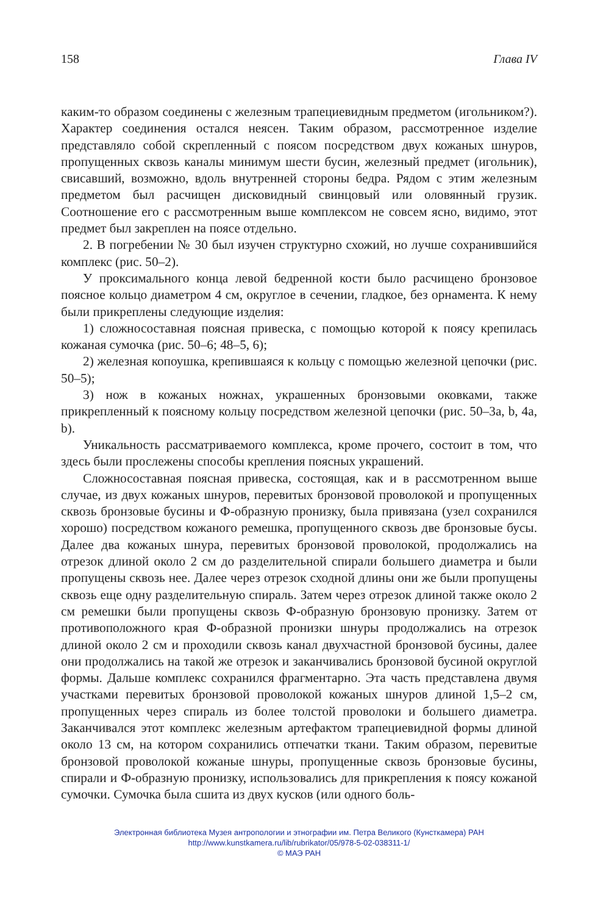158 Глава IV
каким-то образом соединены с железным трапециевидным предметом (игольником?). Характер соединения остался неясен. Таким образом, рассмотренное изделие представляло собой скрепленный с поясом посредством двух кожаных шнуров, пропущенных сквозь каналы минимум шести бусин, железный предмет (игольник), свисавший, возможно, вдоль внутренней стороны бедра. Рядом с этим железным предметом был расчищен дисковидный свинцовый или оловянный грузик. Соотношение его с рассмотренным выше комплексом не совсем ясно, видимо, этот предмет был закреплен на поясе отдельно.
2. В погребении № 30 был изучен структурно схожий, но лучше сохранившийся комплекс (рис. 50–2).
У проксимального конца левой бедренной кости было расчищено бронзовое поясное кольцо диаметром 4 см, округлое в сечении, гладкое, без орнамента. К нему были прикреплены следующие изделия:
1) сложносоставная поясная привеска, с помощью которой к поясу крепилась кожаная сумочка (рис. 50–6; 48–5, 6);
2) железная копоушка, крепившаяся к кольцу с помощью железной цепочки (рис. 50–5);
3) нож в кожаных ножнах, украшенных бронзовыми оковками, также прикрепленный к поясному кольцу посредством железной цепочки (рис. 50–3a, b, 4a, b).
Уникальность рассматриваемого комплекса, кроме прочего, состоит в том, что здесь были прослежены способы крепления поясных украшений.
Сложносоставная поясная привеска, состоящая, как и в рассмотренном выше случае, из двух кожаных шнуров, перевитых бронзовой проволокой и пропущенных сквозь бронзовые бусины и Ф-образную пронизку, была привязана (узел сохранился хорошо) посредством кожаного ремешка, пропущенного сквозь две бронзовые бусы. Далее два кожаных шнура, перевитых бронзовой проволокой, продолжались на отрезок длиной около 2 см до разделительной спирали большего диаметра и были пропущены сквозь нее. Далее через отрезок сходной длины они же были пропущены сквозь еще одну разделительную спираль. Затем через отрезок длиной также около 2 см ремешки были пропущены сквозь Ф-образную бронзовую пронизку. Затем от противоположного края Ф-образной пронизки шнуры продолжались на отрезок длиной около 2 см и проходили сквозь канал двухчастной бронзовой бусины, далее они продолжались на такой же отрезок и заканчивались бронзовой бусиной округлой формы. Дальше комплекс сохранился фрагментарно. Эта часть представлена двумя участками перевитых бронзовой проволокой кожаных шнуров длиной 1,5–2 см, пропущенных через спираль из более толстой проволоки и большего диаметра. Заканчивался этот комплекс железным артефактом трапециевидной формы длиной около 13 см, на котором сохранились отпечатки ткани. Таким образом, перевитые бронзовой проволокой кожаные шнуры, пропущенные сквозь бронзовые бусины, спирали и Ф-образную пронизку, использовались для прикрепления к поясу кожаной сумочки. Сумочка была сшита из двух кусков (или одного боль-
Электронная библиотека Музея антропологии и этнографии им. Петра Великого (Кунсткамера) РАН
http://www.kunstkamera.ru/lib/rubrikator/05/978-5-02-038311-1/
© МАЭ РАН